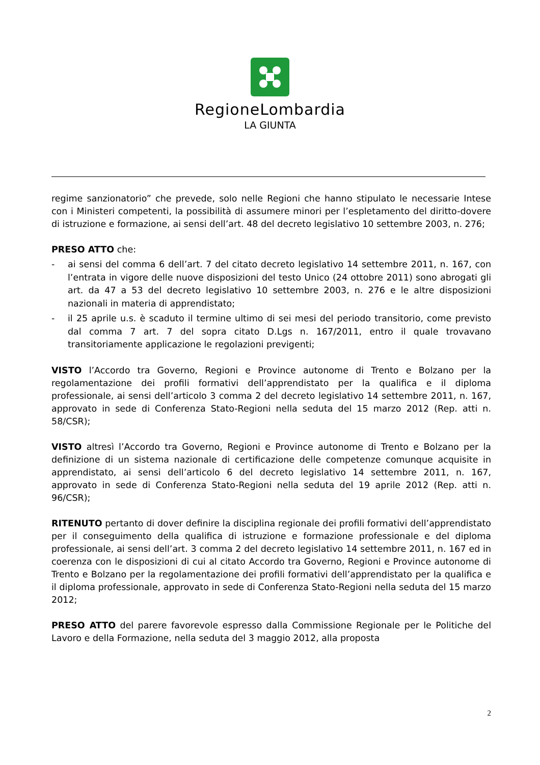RegioneLombardia
LA GIUNTA
regime sanzionatorio” che prevede, solo nelle Regioni che hanno stipulato le necessarie Intese con i Ministeri competenti, la possibilità di assumere minori per l’espletamento del diritto-dovere di istruzione e formazione, ai sensi dell’art. 48 del decreto legislativo 10 settembre 2003, n. 276;
PRESO ATTO che:
- ai sensi del comma 6 dell’art. 7 del citato decreto legislativo 14 settembre 2011, n. 167, con l’entrata in vigore delle nuove disposizioni del testo Unico (24 ottobre 2011) sono abrogati gli art. da 47 a 53 del decreto legislativo 10 settembre 2003, n. 276 e le altre disposizioni nazionali in materia di apprendistato;
- il 25 aprile u.s. è scaduto il termine ultimo di sei mesi del periodo transitorio, come previsto dal comma 7 art. 7 del sopra citato D.Lgs n. 167/2011, entro il quale trovavano transitoriamente applicazione le regolazioni previgenti;
VISTO l’Accordo tra Governo, Regioni e Province autonome di Trento e Bolzano per la regolamentazione dei profili formativi dell’apprendistato per la qualifica e il diploma professionale, ai sensi dell’articolo 3 comma 2 del decreto legislativo 14 settembre 2011, n. 167, approvato in sede di Conferenza Stato-Regioni nella seduta del 15 marzo 2012 (Rep. atti n. 58/CSR);
VISTO altresì l’Accordo tra Governo, Regioni e Province autonome di Trento e Bolzano per la definizione di un sistema nazionale di certificazione delle competenze comunque acquisite in apprendistato, ai sensi dell’articolo 6 del decreto legislativo 14 settembre 2011, n. 167, approvato in sede di Conferenza Stato-Regioni nella seduta del 19 aprile 2012 (Rep. atti n. 96/CSR);
RITENUTO pertanto di dover definire la disciplina regionale dei profili formativi dell’apprendistato per il conseguimento della qualifica di istruzione e formazione professionale e del diploma professionale, ai sensi dell’art. 3 comma 2 del decreto legislativo 14 settembre 2011, n. 167 ed in coerenza con le disposizioni di cui al citato Accordo tra Governo, Regioni e Province autonome di Trento e Bolzano per la regolamentazione dei profili formativi dell’apprendistato per la qualifica e il diploma professionale, approvato in sede di Conferenza Stato-Regioni nella seduta del 15 marzo 2012;
PRESO ATTO del parere favorevole espresso dalla Commissione Regionale per le Politiche del Lavoro e della Formazione, nella seduta del 3 maggio 2012, alla proposta
2